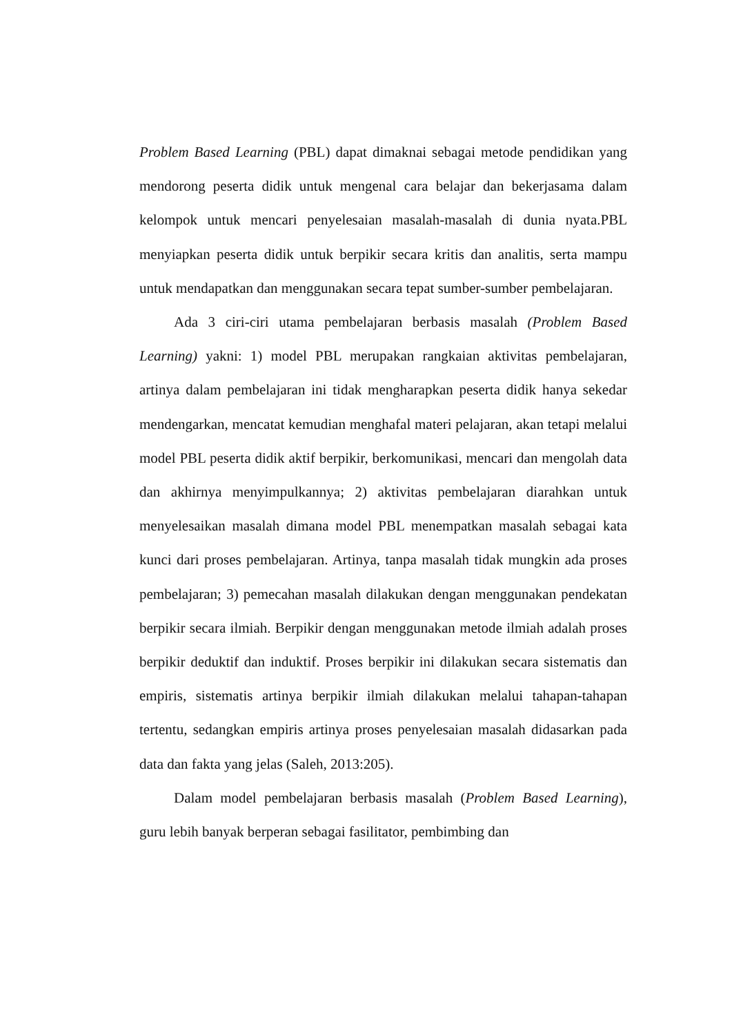Problem Based Learning (PBL) dapat dimaknai sebagai metode pendidikan yang mendorong peserta didik untuk mengenal cara belajar dan bekerjasama dalam kelompok untuk mencari penyelesaian masalah-masalah di dunia nyata.PBL menyiapkan peserta didik untuk berpikir secara kritis dan analitis, serta mampu untuk mendapatkan dan menggunakan secara tepat sumber-sumber pembelajaran.
Ada 3 ciri-ciri utama pembelajaran berbasis masalah (Problem Based Learning) yakni: 1) model PBL merupakan rangkaian aktivitas pembelajaran, artinya dalam pembelajaran ini tidak mengharapkan peserta didik hanya sekedar mendengarkan, mencatat kemudian menghafal materi pelajaran, akan tetapi melalui model PBL peserta didik aktif berpikir, berkomunikasi, mencari dan mengolah data dan akhirnya menyimpulkannya; 2) aktivitas pembelajaran diarahkan untuk menyelesaikan masalah dimana model PBL menempatkan masalah sebagai kata kunci dari proses pembelajaran. Artinya, tanpa masalah tidak mungkin ada proses pembelajaran; 3) pemecahan masalah dilakukan dengan menggunakan pendekatan berpikir secara ilmiah. Berpikir dengan menggunakan metode ilmiah adalah proses berpikir deduktif dan induktif. Proses berpikir ini dilakukan secara sistematis dan empiris, sistematis artinya berpikir ilmiah dilakukan melalui tahapan-tahapan tertentu, sedangkan empiris artinya proses penyelesaian masalah didasarkan pada data dan fakta yang jelas (Saleh, 2013:205).
Dalam model pembelajaran berbasis masalah (Problem Based Learning), guru lebih banyak berperan sebagai fasilitator, pembimbing dan